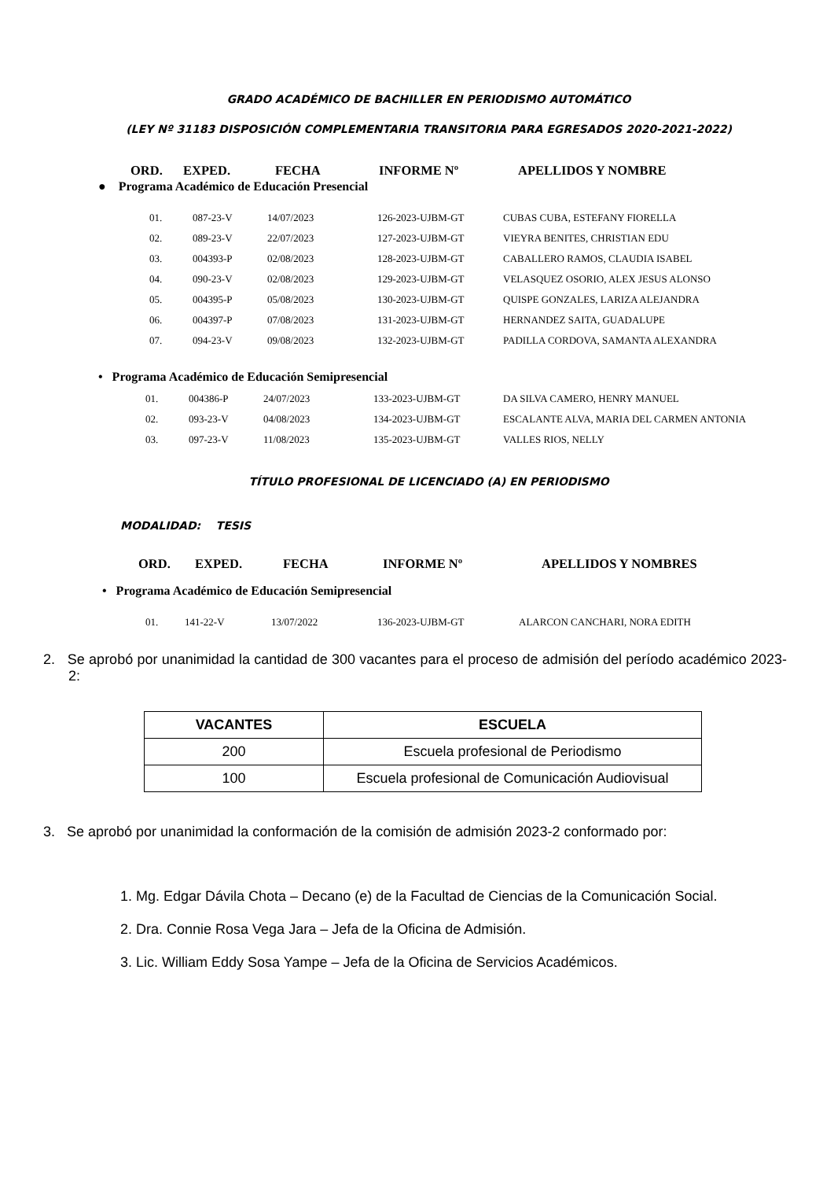GRADO ACADÉMICO DE BACHILLER EN PERIODISMO AUTOMÁTICO
(LEY Nº 31183 DISPOSICIÓN COMPLEMENTARIA TRANSITORIA PARA EGRESADOS 2020-2021-2022)
| ORD. | EXPED. | FECHA | INFORME Nº | APELLIDOS Y NOMBRE |
● Programa Académico de Educación Presencial
| 01. | 087-23-V | 14/07/2023 | 126-2023-UJBM-GT | CUBAS CUBA, ESTEFANY FIORELLA |
| 02. | 089-23-V | 22/07/2023 | 127-2023-UJBM-GT | VIEYRA BENITES, CHRISTIAN EDU |
| 03. | 004393-P | 02/08/2023 | 128-2023-UJBM-GT | CABALLERO RAMOS, CLAUDIA ISABEL |
| 04. | 090-23-V | 02/08/2023 | 129-2023-UJBM-GT | VELASQUEZ OSORIO, ALEX JESUS ALONSO |
| 05. | 004395-P | 05/08/2023 | 130-2023-UJBM-GT | QUISPE GONZALES, LARIZA ALEJANDRA |
| 06. | 004397-P | 07/08/2023 | 131-2023-UJBM-GT | HERNANDEZ SAITA, GUADALUPE |
| 07. | 094-23-V | 09/08/2023 | 132-2023-UJBM-GT | PADILLA CORDOVA, SAMANTA ALEXANDRA |
• Programa Académico de Educación Semipresencial
| 01. | 004386-P | 24/07/2023 | 133-2023-UJBM-GT | DA SILVA CAMERO, HENRY MANUEL |
| 02. | 093-23-V | 04/08/2023 | 134-2023-UJBM-GT | ESCALANTE ALVA, MARIA DEL CARMEN ANTONIA |
| 03. | 097-23-V | 11/08/2023 | 135-2023-UJBM-GT | VALLES RIOS, NELLY |
TÍTULO PROFESIONAL DE LICENCIADO (A) EN PERIODISMO
MODALIDAD: TESIS
| ORD. | EXPED. | FECHA | INFORME Nº | APELLIDOS Y NOMBRES |
• Programa Académico de Educación Semipresencial
| 01. | 141-22-V | 13/07/2022 | 136-2023-UJBM-GT | ALARCON CANCHARI, NORA EDITH |
2. Se aprobó por unanimidad la cantidad de 300 vacantes para el proceso de admisión del período académico 2023-2:
| VACANTES | ESCUELA |
| --- | --- |
| 200 | Escuela profesional de Periodismo |
| 100 | Escuela profesional de Comunicación Audiovisual |
3. Se aprobó por unanimidad la conformación de la comisión de admisión 2023-2 conformado por:
1. Mg. Edgar Dávila Chota – Decano (e) de la Facultad de Ciencias de la Comunicación Social.
2. Dra. Connie Rosa Vega Jara – Jefa de la Oficina de Admisión.
3. Lic. William Eddy Sosa Yampe – Jefa de la Oficina de Servicios Académicos.